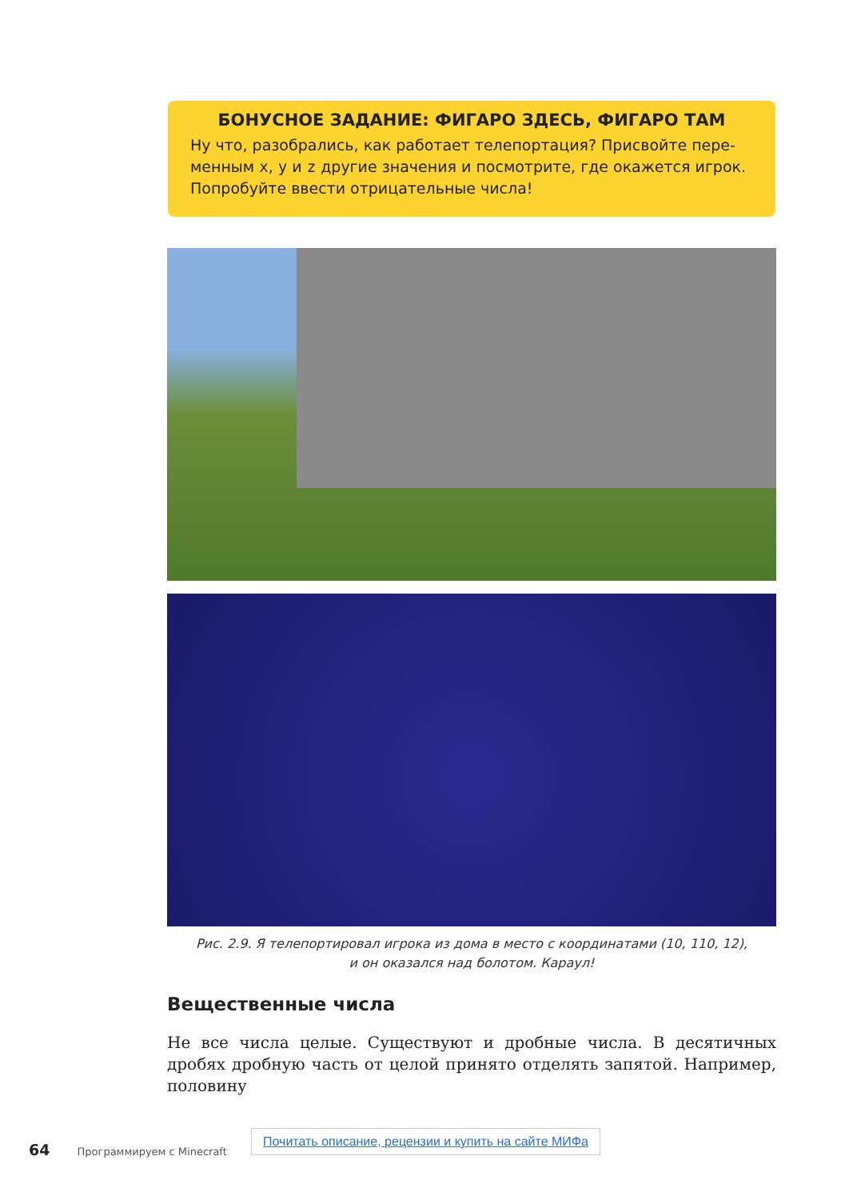БОНУСНОЕ ЗАДАНИЕ: ФИГАРО ЗДЕСЬ, ФИГАРО ТАМ
Ну что, разобрались, как работает телепортация? Присвойте пере­менным x, y и z другие значения и посмотрите, где окажется игрок. Попробуйте ввести отрицательные числа!
Рис. 2.9. Я телепортировал игрока из дома в место с координатами (10, 110, 12),
и он оказался над болотом. Караул!
Вещественные числа
Не все числа целые. Существуют и дробные числа. В десятичных дробях дробную часть от целой принято отделять запятой. Например, половину
Почитать описание, рецензии и купить на сайте МИФа
64 Программируем с Minecraft